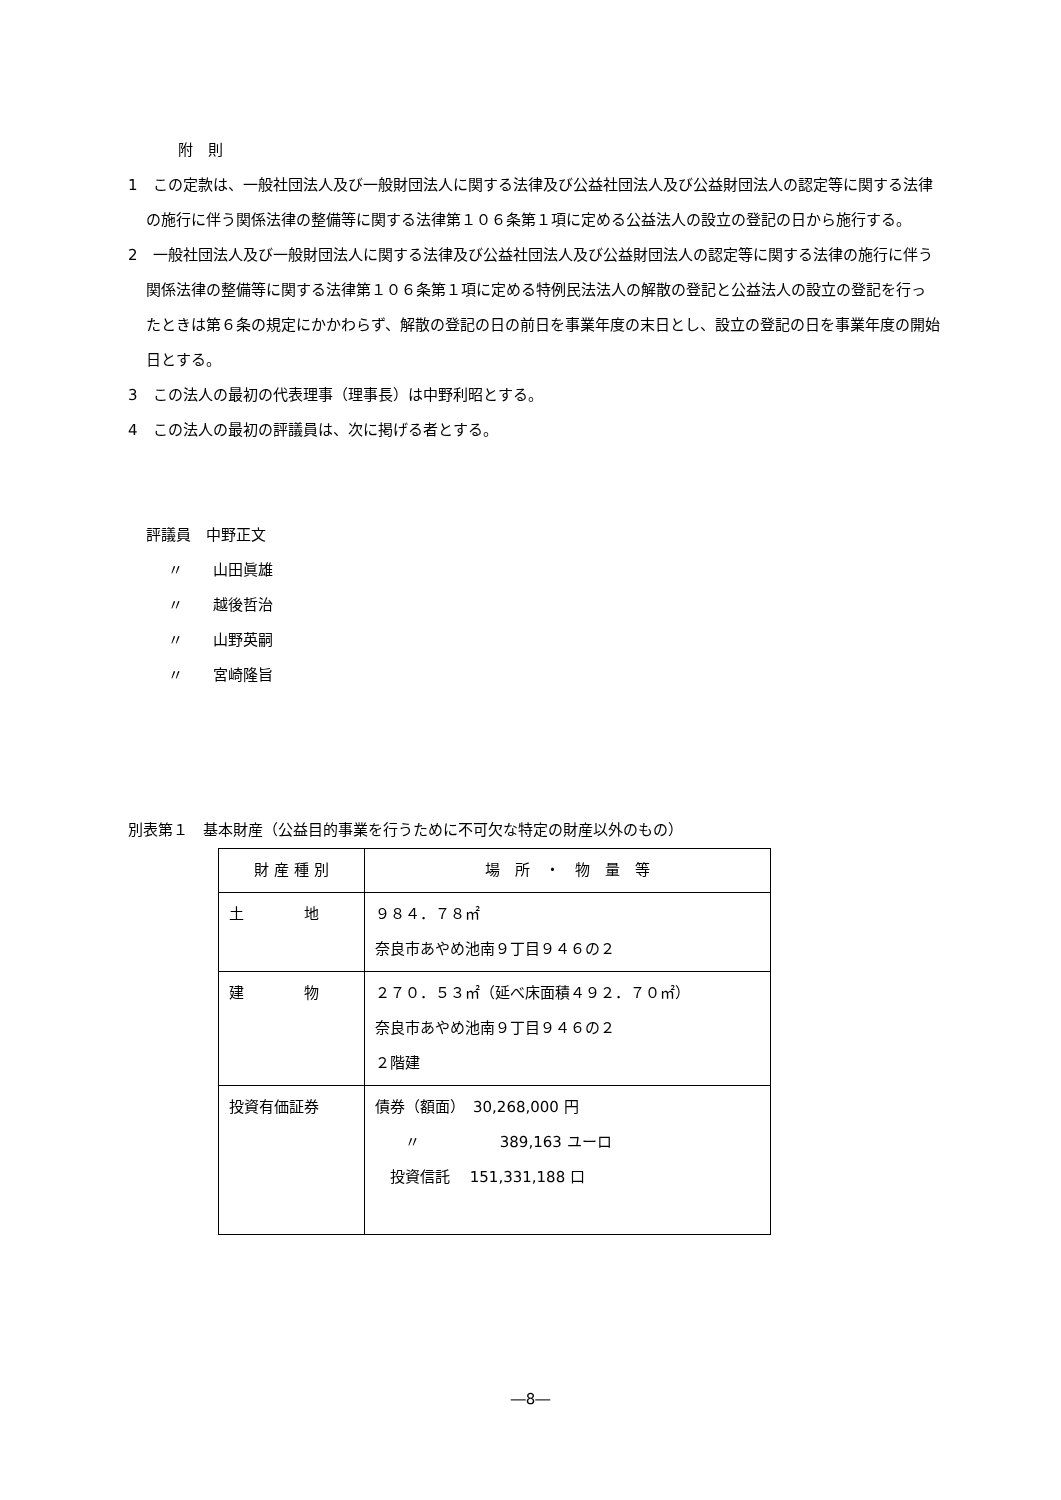附　則
1　この定款は、一般社団法人及び一般財団法人に関する法律及び公益社団法人及び公益財団法人の認定等に関する法律の施行に伴う関係法律の整備等に関する法律第１０６条第１項に定める公益法人の設立の登記の日から施行する。
2　一般社団法人及び一般財団法人に関する法律及び公益社団法人及び公益財団法人の認定等に関する法律の施行に伴う関係法律の整備等に関する法律第１０６条第１項に定める特例民法法人の解散の登記と公益法人の設立の登記を行ったときは第６条の規定にかかわらず、解散の登記の日の前日を事業年度の末日とし、設立の登記の日を事業年度の開始日とする。
3　この法人の最初の代表理事（理事長）は中野利昭とする。
4　この法人の最初の評議員は、次に掲げる者とする。
評議員　中野正文
〃　　山田眞雄
〃　　越後哲治
〃　　山野英嗣
〃　　宮崎隆旨
別表第１　基本財産（公益目的事業を行うために不可欠な特定の財産以外のもの）
| 財 産 種 別 | 場 所 ・ 物 量 等 |
| 土 地 | ９８４．７８㎡ 奈良市あやめ池南９丁目９４６の２ |
| 建 物 | ２７０．５３㎡（延べ床面積４９２．７０㎡） 奈良市あやめ池南９丁目９４６の２ ２階建 |
| 投資有価証券 | 債券（額面） 30,268,000 円 〃 389,163 ユーロ 投資信託 151,331,188 口 |
―8―